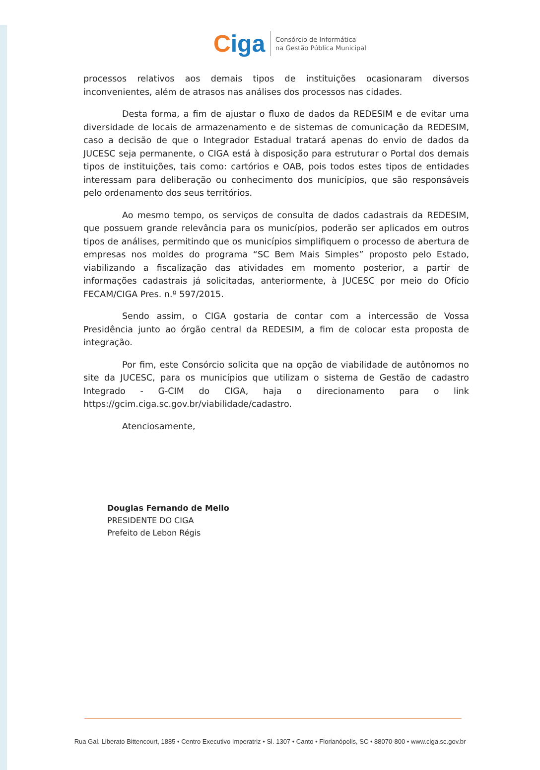Ciga
Consórcio de Informática
na Gestão Pública Municipal
processos relativos aos demais tipos de instituições ocasionaram diversos inconvenientes, além de atrasos nas análises dos processos nas cidades.
Desta forma, a fim de ajustar o fluxo de dados da REDESIM e de evitar uma diversidade de locais de armazenamento e de sistemas de comunicação da REDESIM, caso a decisão de que o Integrador Estadual tratará apenas do envio de dados da JUCESC seja permanente, o CIGA está à disposição para estruturar o Portal dos demais tipos de instituições, tais como: cartórios e OAB, pois todos estes tipos de entidades interessam para deliberação ou conhecimento dos municípios, que são responsáveis pelo ordenamento dos seus territórios.
Ao mesmo tempo, os serviços de consulta de dados cadastrais da REDESIM, que possuem grande relevância para os municípios, poderão ser aplicados em outros tipos de análises, permitindo que os municípios simplifiquem o processo de abertura de empresas nos moldes do programa “SC Bem Mais Simples” proposto pelo Estado, viabilizando a fiscalização das atividades em momento posterior, a partir de informações cadastrais já solicitadas, anteriormente, à JUCESC por meio do Ofício FECAM/CIGA Pres. n.º 597/2015.
Sendo assim, o CIGA gostaria de contar com a intercessão de Vossa Presidência junto ao órgão central da REDESIM, a fim de colocar esta proposta de integração.
Por fim, este Consórcio solicita que na opção de viabilidade de autônomos no site da JUCESC, para os municípios que utilizam o sistema de Gestão de cadastro Integrado - G-CIM do CIGA, haja o direcionamento para o link https://gcim.ciga.sc.gov.br/viabilidade/cadastro.
Atenciosamente,
Douglas Fernando de Mello
PRESIDENTE DO CIGA
Prefeito de Lebon Régis
Rua Gal. Liberato Bittencourt, 1885 • Centro Executivo Imperatriz • Sl. 1307 • Canto • Florianópolis, SC • 88070-800 • www.ciga.sc.gov.br